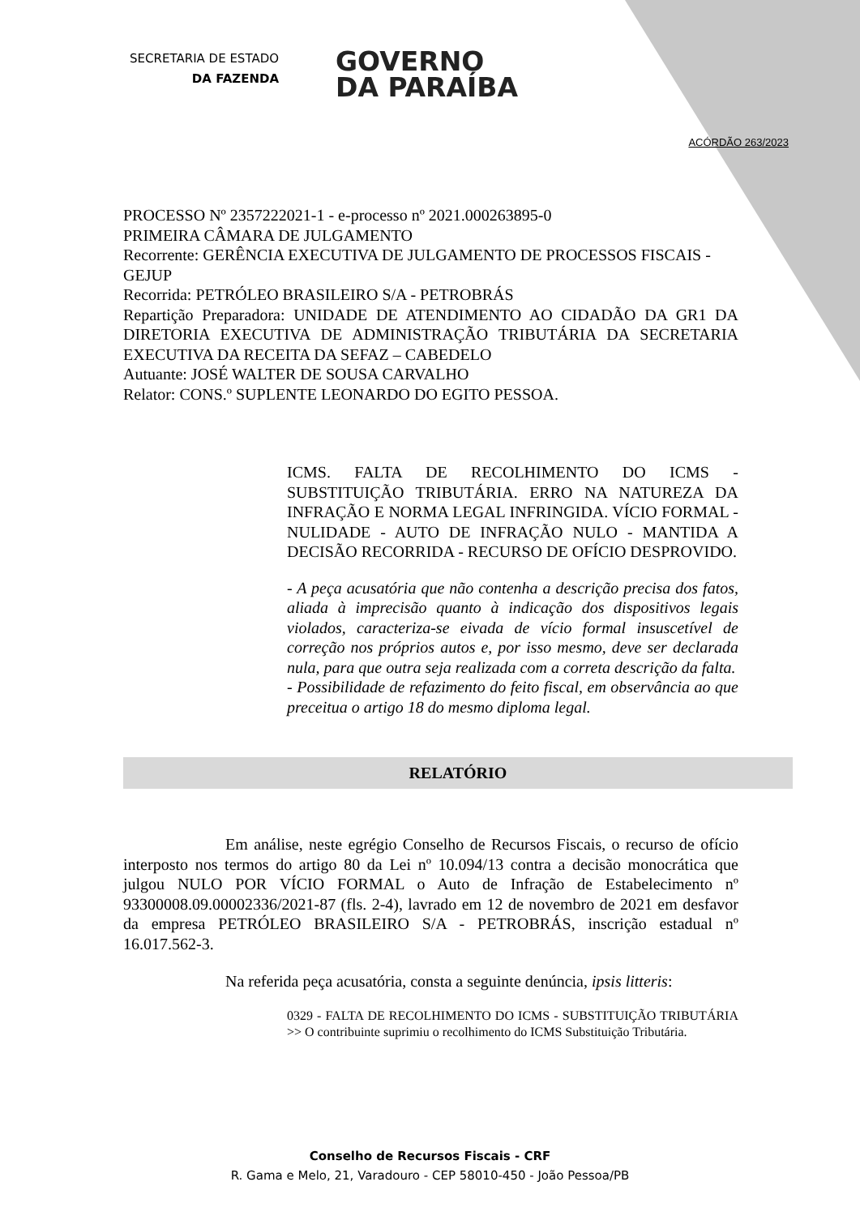SECRETARIA DE ESTADO
DA FAZENDA
GOVERNO
DA PARAÍBA
ACÓRDÃO 263/2023
PROCESSO Nº 2357222021-1 - e-processo nº 2021.000263895-0
PRIMEIRA CÂMARA DE JULGAMENTO
Recorrente: GERÊNCIA EXECUTIVA DE JULGAMENTO DE PROCESSOS FISCAIS - GEJUP
Recorrida: PETRÓLEO BRASILEIRO S/A - PETROBRÁS
Repartição Preparadora: UNIDADE DE ATENDIMENTO AO CIDADÃO DA GR1 DA DIRETORIA EXECUTIVA DE ADMINISTRAÇÃO TRIBUTÁRIA DA SECRETARIA EXECUTIVA DA RECEITA DA SEFAZ – CABEDELO
Autuante: JOSÉ WALTER DE SOUSA CARVALHO
Relator: CONS.º SUPLENTE LEONARDO DO EGITO PESSOA.
ICMS. FALTA DE RECOLHIMENTO DO ICMS - SUBSTITUIÇÃO TRIBUTÁRIA. ERRO NA NATUREZA DA INFRAÇÃO E NORMA LEGAL INFRINGIDA. VÍCIO FORMAL - NULIDADE - AUTO DE INFRAÇÃO NULO - MANTIDA A DECISÃO RECORRIDA - RECURSO DE OFÍCIO DESPROVIDO.
- A peça acusatória que não contenha a descrição precisa dos fatos, aliada à imprecisão quanto à indicação dos dispositivos legais violados, caracteriza-se eivada de vício formal insuscetível de correção nos próprios autos e, por isso mesmo, deve ser declarada nula, para que outra seja realizada com a correta descrição da falta.
- Possibilidade de refazimento do feito fiscal, em observância ao que preceitua o artigo 18 do mesmo diploma legal.
RELATÓRIO
Em análise, neste egrégio Conselho de Recursos Fiscais, o recurso de ofício interposto nos termos do artigo 80 da Lei nº 10.094/13 contra a decisão monocrática que julgou NULO POR VÍCIO FORMAL o Auto de Infração de Estabelecimento nº 93300008.09.00002336/2021-87 (fls. 2-4), lavrado em 12 de novembro de 2021 em desfavor da empresa PETRÓLEO BRASILEIRO S/A - PETROBRÁS, inscrição estadual nº 16.017.562-3.
Na referida peça acusatória, consta a seguinte denúncia, ipsis litteris:
0329 - FALTA DE RECOLHIMENTO DO ICMS - SUBSTITUIÇÃO TRIBUTÁRIA >> O contribuinte suprimiu o recolhimento do ICMS Substituição Tributária.
Conselho de Recursos Fiscais - CRF
R. Gama e Melo, 21, Varadouro - CEP 58010-450 - João Pessoa/PB